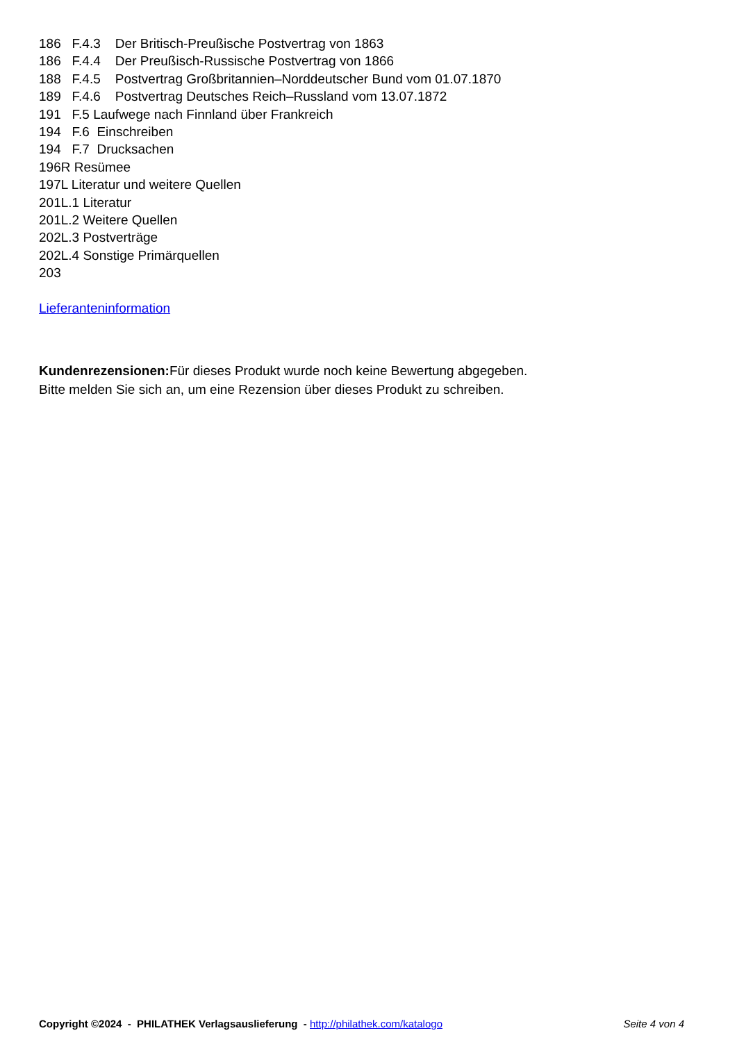186 F.4.3 Der Britisch-Preußische Postvertrag von 1863 186 F.4.4 Der Preußisch-Russische Postvertrag von 1866 188 F.4.5 Postvertrag Großbritannien–Norddeutscher Bund vom 01.07.1870 189 F.4.6 Postvertrag Deutsches Reich–Russland vom 13.07.1872 191 F.5 Laufwege nach Finnland über Frankreich 194 F.6 Einschreiben 194 F.7 Drucksachen 196R Resümee 197L Literatur und weitere Quellen 201L.1 Literatur 201L.2 Weitere Quellen 202L.3 Postverträge 202L.4 Sonstige Primärquellen 203 Lieferanteninformation
Kundenrezensionen: Für dieses Produkt wurde noch keine Bewertung abgegeben.
Bitte melden Sie sich an, um eine Rezension über dieses Produkt zu schreiben.
Copyright ©2024 - PHILATHEK Verlagsauslieferung - http://philathek.com/katalogo Seite 4 von 4